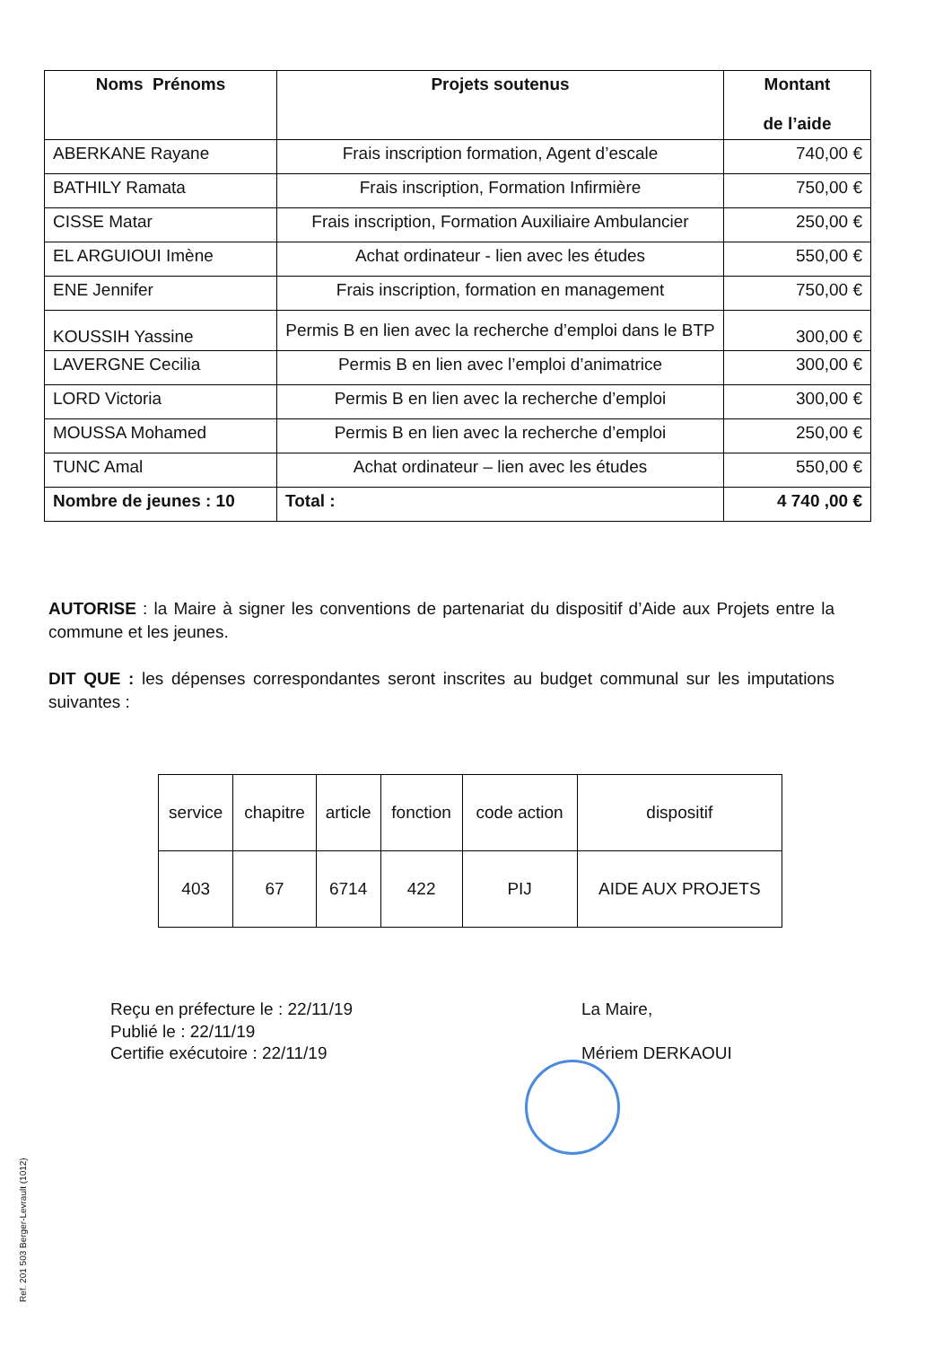| Noms Prénoms | Projets soutenus | Montant de l’aide |
| --- | --- | --- |
| ABERKANE Rayane | Frais inscription formation, Agent d’escale | 740,00 € |
| BATHILY Ramata | Frais inscription, Formation Infirmière | 750,00 € |
| CISSE Matar | Frais inscription, Formation Auxiliaire Ambulancier | 250,00 € |
| EL ARGUIOUI Imène | Achat ordinateur - lien avec les études | 550,00 € |
| ENE Jennifer | Frais inscription, formation en management | 750,00 € |
| KOUSSIH Yassine | Permis B en lien avec la recherche d’emploi dans le BTP | 300,00 € |
| LAVERGNE Cecilia | Permis B en lien avec l’emploi d’animatrice | 300,00 € |
| LORD Victoria | Permis B en lien avec la recherche d’emploi | 300,00 € |
| MOUSSA Mohamed | Permis B en lien avec la recherche d’emploi | 250,00 € |
| TUNC Amal | Achat ordinateur – lien avec les études | 550,00 € |
| Nombre de jeunes : 10 | Total : | 4 740 ,00 € |
AUTORISE : la Maire à signer les conventions de partenariat du dispositif d’Aide aux Projets entre la commune et les jeunes.
DIT QUE : les dépenses correspondantes seront inscrites au budget communal sur les imputations suivantes :
| service | chapitre | article | fonction | code action | dispositif |
| 403 | 67 | 6714 | 422 | PIJ | AIDE AUX PROJETS |
Reçu en préfecture le : 22/11/19
Publié le : 22/11/19
Certifie exécutoire : 22/11/19
La Maire,
Mériem DERKAOUI
Ref. 201 503 Berger-Levrault (1012)